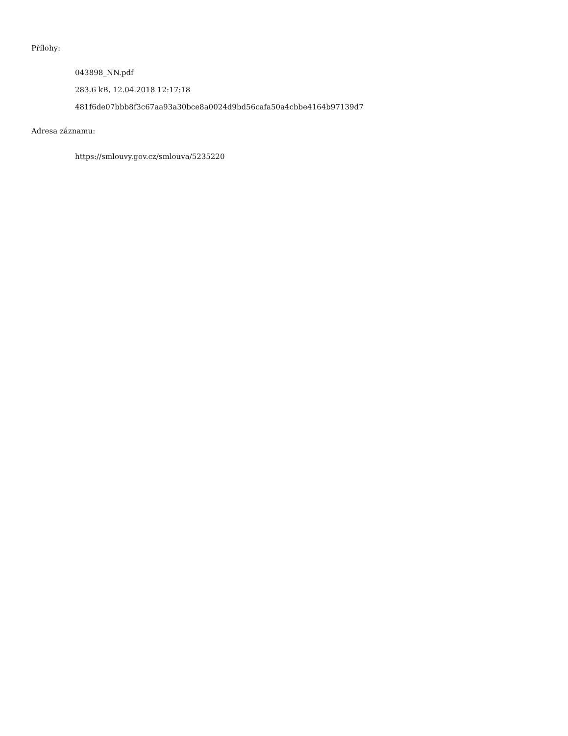Přílohy:
043898_NN.pdf
283.6 kB, 12.04.2018 12:17:18
481f6de07bbb8f3c67aa93a30bce8a0024d9bd56cafa50a4cbbe4164b97139d7
Adresa záznamu:
https://smlouvy.gov.cz/smlouva/5235220